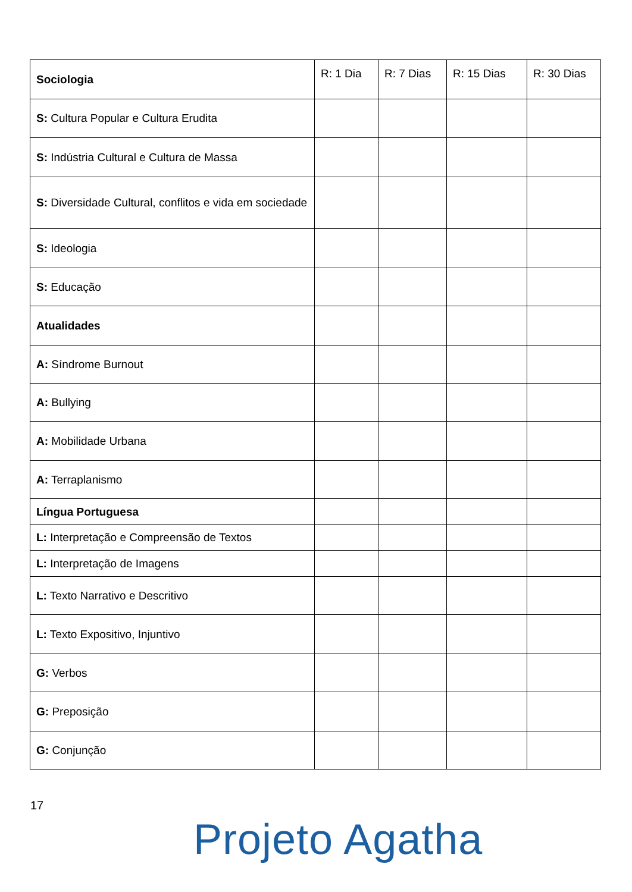| Sociologia | R: 1 Dia | R: 7 Dias | R: 15 Dias | R: 30 Dias |
| S: Cultura Popular e Cultura Erudita | | | | |
| S: Indústria Cultural e Cultura de Massa | | | | |
| S: Diversidade Cultural, conflitos e vida em sociedade | | | | |
| S: Ideologia | | | | |
| S: Educação | | | | |
| Atualidades | | | | |
| A: Síndrome Burnout | | | | |
| A: Bullying | | | | |
| A: Mobilidade Urbana | | | | |
| A: Terraplanismo | | | | |
| Língua Portuguesa | | | | |
| L: Interpretação e Compreensão de Textos | | | | |
| L: Interpretação de Imagens | | | | |
| L: Texto Narrativo e Descritivo | | | | |
| L: Texto Expositivo, Injuntivo | | | | |
| G: Verbos | | | | |
| G: Preposição | | | | |
| G: Conjunção | | | | |
17
Projeto Agatha